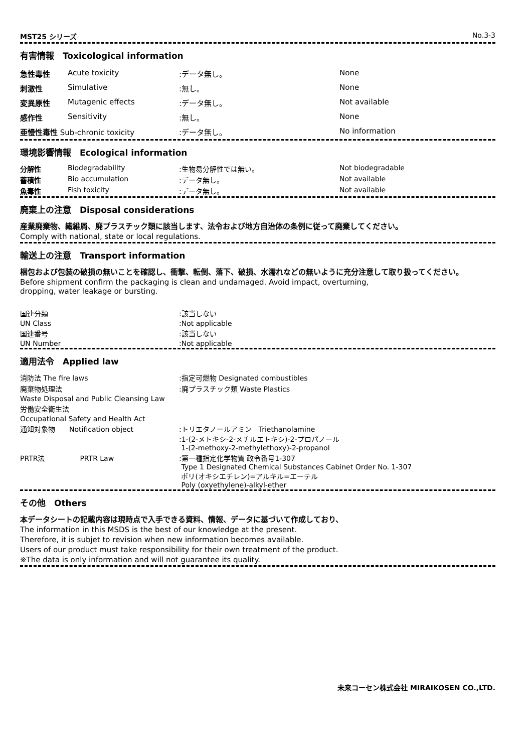MST25 シリーズ No.3-3
有害情報　Toxicological information
| 急性毒性 | Acute toxicity | :データ無し。 | None |
| 刺激性 | Simulative | :無し。 | None |
| 変異原性 | Mutagenic effects | :データ無し。 | Not available |
| 感作性 | Sensitivity | :無し。 | None |
| 亜慢性毒性 Sub-chronic toxicity | | :データ無し。 | No information |
環境影響情報　Ecological information
| 分解性 | Biodegradability | :生物易分解性では無い。 | Not biodegradable |
| 蓄積性 | Bio accumulation | :データ無し。 | Not available |
| 魚毒性 | Fish toxicity | :データ無し。 | Not available |
廃棄上の注意　Disposal considerations
産業廃棄物、繊維屑、廃プラスチック類に該当します、法令および地方自治体の条例に従って廃棄してください。
Comply with national, state or local regulations.
輸送上の注意　Transport information
梱包および包装の破損の無いことを確認し、衝撃、転倒、落下、破損、水濡れなどの無いように充分注意して取り扱ってください。
Before shipment confirm the packaging is clean and undamaged. Avoid impact, overturning,
dropping, water leakage or bursting.
| 国連分類 | :該当しない |
| UN Class | :Not applicable |
| 国連番号 | :該当しない |
| UN Number | :Not applicable |
適用法令　Applied law
| 消防法 The fire laws | :指定可燃物 Designated combustibles |
| 廃棄物処理法 | :廃プラスチック類 Waste Plastics |
| Waste Disposal and Public Cleansing Law | |
| 労働安全衛生法 | |
| Occupational Safety and Health Act | |
| 通知対象物 Notification object | :トリエタノールアミン Triethanolamine :1-(2-メトキシ-2-メチルエトキシ)-2-プロパノール 1-(2-methoxy-2-methylethoxy)-2-propanol |
| PRTR法 PRTR Law | :第一種指定化学物質 政令番号1-307 Type 1 Designated Chemical Substances Cabinet Order No. 1-307 ポリ(オキシエチレン)=アルキル=エーテル Poly (oxyethylene)-alkyl-ether |
その他　Others
本データシートの記載内容は現時点で入手できる資料、情報、データに基づいて作成しており、
The information in this MSDS is the best of our knowledge at the present.
Therefore, it is subjet to revision when new information becomes available.
Users of our product must take responsibility for their own treatment of the product.
※The data is only information and will not guarantee its quality.
未来コーセン株式会社 MIRAIKOSEN CO.,LTD.